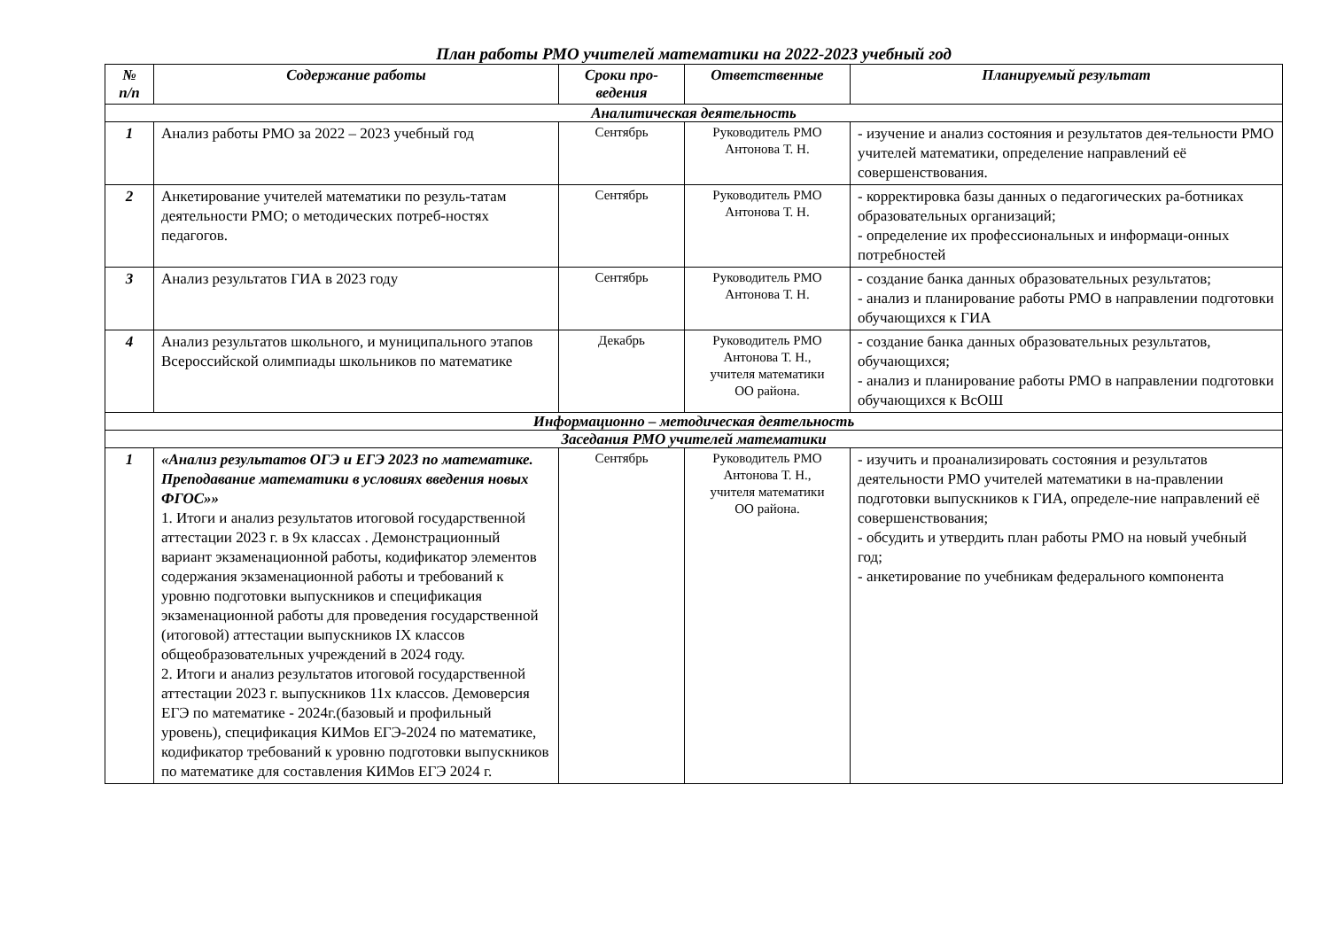План работы РМО учителей математики на 2022-2023 учебный год
| № п/п | Содержание работы | Сроки про- ведения | Ответственные | Планируемый результат |
| --- | --- | --- | --- | --- |
| Аналитическая деятельность | | | | |
| 1 | Анализ работы РМО за 2022 – 2023 учебный год | Сентябрь | Руководитель РМО Антонова Т. Н. | - изучение и анализ состояния и результатов дея-тельности РМО учителей математики, определение направлений её совершенствования. |
| 2 | Анкетирование учителей математики по резуль-татам деятельности РМО; о методических потреб-ностях педагогов. | Сентябрь | Руководитель РМО Антонова Т. Н. | - корректировка базы данных о педагогических ра-ботниках образовательных организаций; - определение их профессиональных и информаци-онных потребностей |
| 3 | Анализ результатов ГИА в 2023 году | Сентябрь | Руководитель РМО Антонова Т. Н. | - создание банка данных образовательных результатов; - анализ и планирование работы РМО в направлении подготовки обучающихся к ГИА |
| 4 | Анализ результатов школьного, и муниципального этапов Всероссийской олимпиады школьников по математике | Декабрь | Руководитель РМО Антонова Т. Н., учителя математики ОО района. | - создание банка данных образовательных результатов, обучающихся; - анализ и планирование работы РМО в направлении подготовки обучающихся к ВсОШ |
| Информационно – методическая деятельность | | | | |
| Заседания РМО учителей математики | | | | |
| 1 | «Анализ результатов ОГЭ и ЕГЭ 2023 по математике. Преподавание математики в условиях введения новых ФГОС»» 1. Итоги и анализ результатов итоговой государственной аттестации 2023 г. в 9х классах . Демонстрационный вариант экзаменационной работы, кодификатор элементов содержания экзаменационной работы и требований к уровню подготовки выпускников и спецификация экзаменационной работы для проведения государственной (итоговой) аттестации выпускников IX классов общеобразовательных учреждений в 2024 году. 2. Итоги и анализ результатов итоговой государственной аттестации 2023 г. выпускников 11х классов. Демоверсия ЕГЭ по математике - 2024г.(базовый и профильный уровень), спецификация КИМов ЕГЭ-2024 по математике, кодификатор требований к уровню подготовки выпускников по математике для составления КИМов ЕГЭ 2024 г. | Сентябрь | Руководитель РМО Антонова Т. Н., учителя математики ОО района. | - изучить и проанализировать состояния и результатов деятельности РМО учителей математики в на-правлении подготовки выпускников к ГИА, определе-ние направлений её совершенствования; - обсудить и утвердить план работы РМО на новый учебный год; - анкетирование по учебникам федерального компонента |